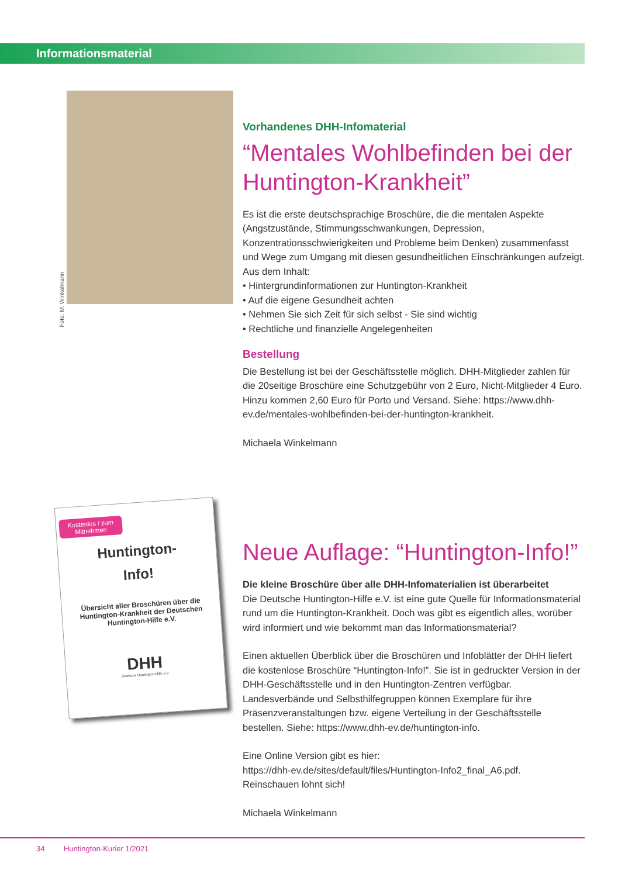Informationsmaterial
Foto: M. Winkelmann
Vorhandenes DHH-Infomaterial
“Mentales Wohlbefinden bei der Huntington-Krankheit”
Es ist die erste deutschsprachige Broschüre, die die mentalen Aspekte (Angstzustände, Stimmungsschwankungen, Depression, Konzentrationsschwierigkeiten und Probleme beim Denken) zusammenfasst und Wege zum Umgang mit diesen gesundheitlichen Einschränkungen aufzeigt.
Aus dem Inhalt:
• Hintergrundinformationen zur Huntington-Krankheit
• Auf die eigene Gesundheit achten
• Nehmen Sie sich Zeit für sich selbst - Sie sind wichtig
• Rechtliche und finanzielle Angelegenheiten
Bestellung
Die Bestellung ist bei der Geschäftsstelle möglich. DHH-Mitglieder zahlen für die 20seitige Broschüre eine Schutzgebühr von 2 Euro, Nicht-Mitglieder 4 Euro. Hinzu kommen 2,60 Euro für Porto und Versand. Siehe: https://www.dhh-ev.de/mentales-wohlbefinden-bei-der-huntington-krankheit.
Michaela Winkelmann
Kostenlos / zum Mitnehmen
Huntington-
Info!
Übersicht aller Broschüren über die Huntington-Krankheit der Deutschen Huntington-Hilfe e.V.
DHH
Deutsche Huntington-Hilfe e.V.
Neue Auflage: “Huntington-Info!”
Die kleine Broschüre über alle DHH-Infomaterialien ist überarbeitet
Die Deutsche Huntington-Hilfe e.V. ist eine gute Quelle für Informationsmaterial rund um die Huntington-Krankheit. Doch was gibt es eigentlich alles, worüber wird informiert und wie bekommt man das Informationsmaterial?
Einen aktuellen Überblick über die Broschüren und Infoblätter der DHH liefert die kostenlose Broschüre “Huntington-Info!”. Sie ist in gedruckter Version in der DHH-Geschäftsstelle und in den Huntington-Zentren verfügbar. Landesverbände und Selbsthilfegruppen können Exemplare für ihre Präsenzveranstaltungen bzw. eigene Verteilung in der Geschäftsstelle bestellen. Siehe: https://www.dhh-ev.de/huntington-info.
Eine Online Version gibt es hier:
https://dhh-ev.de/sites/default/files/Huntington-Info2_final_A6.pdf.
Reinschauen lohnt sich!
Michaela Winkelmann
34 Huntington-Kurier 1/2021